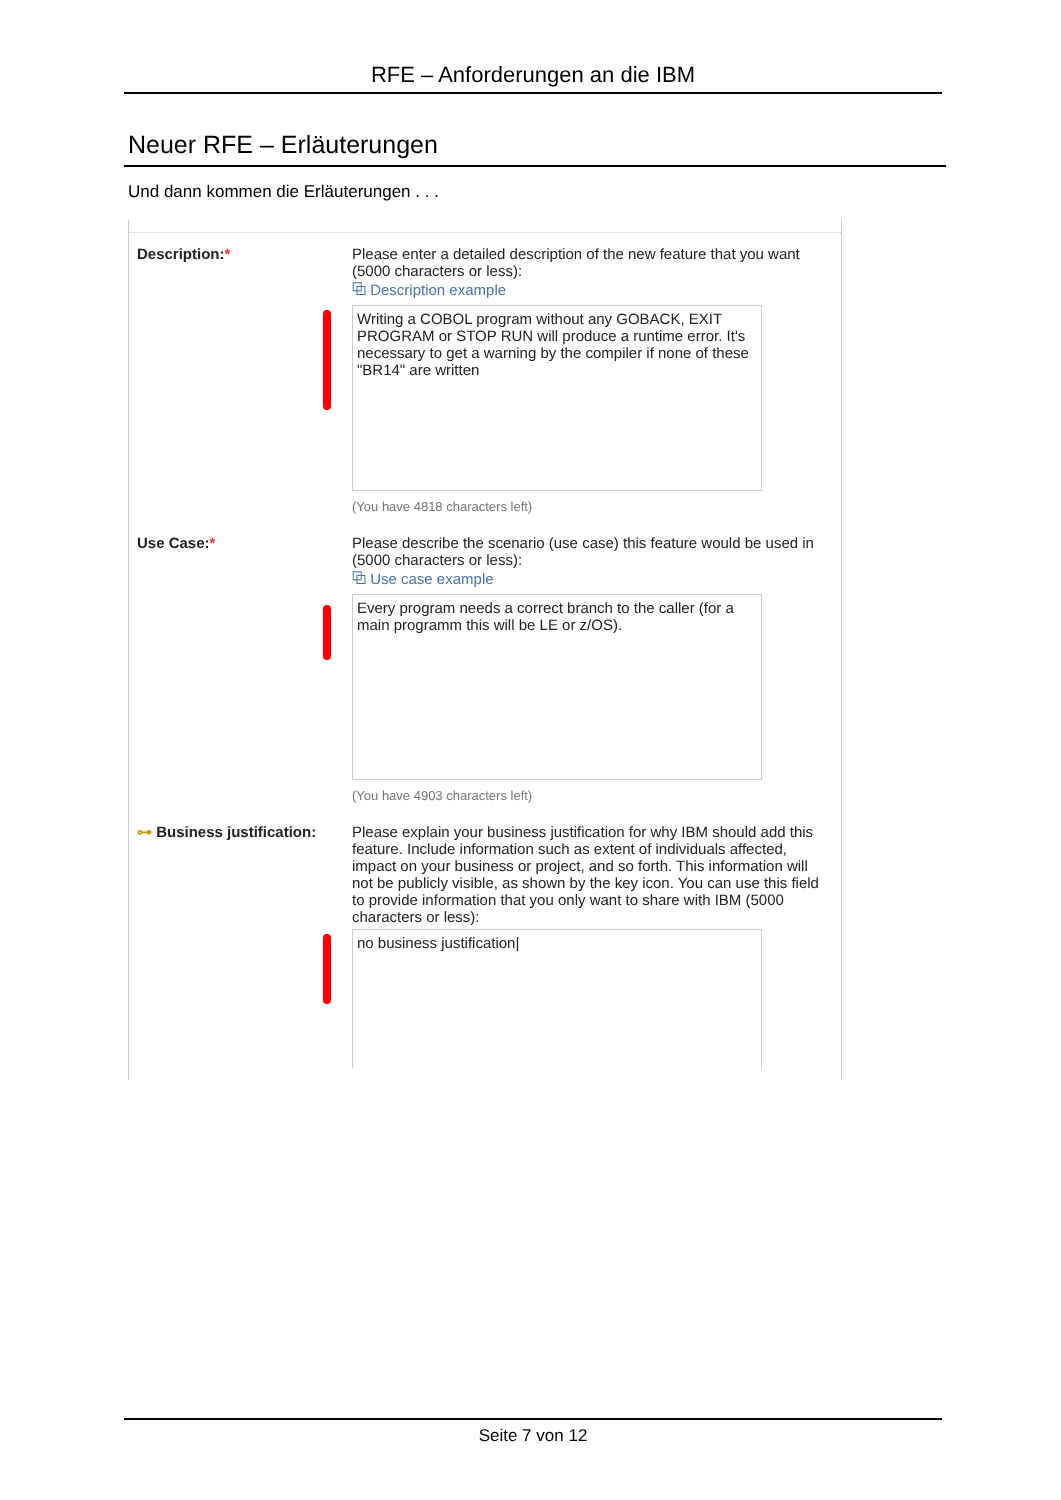RFE – Anforderungen an die IBM
Neuer RFE – Erläuterungen
Und dann kommen die Erläuterungen . . .
Description:* Please enter a detailed description of the new feature that you want (5000 characters or less):
⧉ Description example
Writing a COBOL program without any GOBACK, EXIT PROGRAM or STOP RUN will produce a runtime error. It's necessary to get a warning by the compiler if none of these "BR14" are written
(You have 4818 characters left)
Use Case:* Please describe the scenario (use case) this feature would be used in (5000 characters or less):
⧉ Use case example
Every program needs a correct branch to the caller (for a main programm this will be LE or z/OS).
(You have 4903 characters left)
⊶ Business justification:
Please explain your business justification for why IBM should add this feature. Include information such as extent of individuals affected, impact on your business or project, and so forth. This information will not be publicly visible, as shown by the key icon. You can use this field to provide information that you only want to share with IBM (5000 characters or less):
no business justification|
Seite 7 von 12